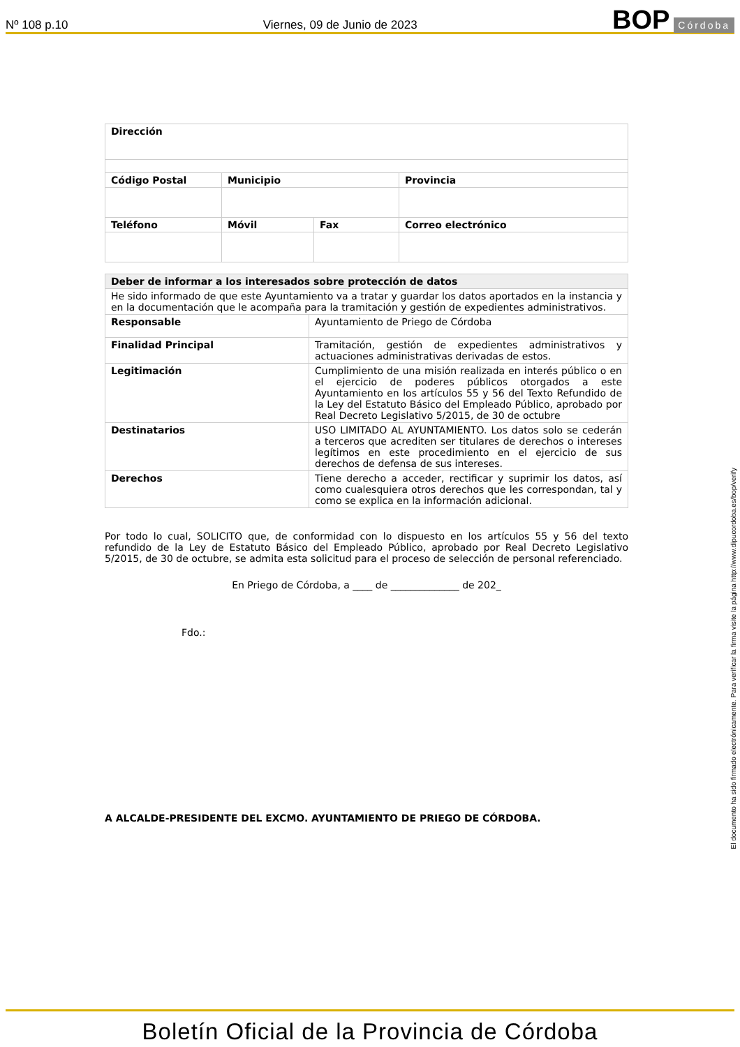Nº 108 p.10 Viernes, 09 de Junio de 2023 BOP Córdoba
| Dirección | | | |
| Código Postal | Municipio | | Provincia |
| Teléfono | Móvil | Fax | Correo electrónico |
| Deber de informar a los interesados sobre protección de datos | |
| He sido informado de que este Ayuntamiento va a tratar y guardar los datos aportados en la instancia y en la documentación que le acompaña para la tramitación y gestión de expedientes administrativos. | |
| Responsable | Ayuntamiento de Priego de Córdoba |
| Finalidad Principal | Tramitación, gestión de expedientes administrativos y actuaciones administrativas derivadas de estos. |
| Legitimación | Cumplimiento de una misión realizada en interés público o en el ejercicio de poderes públicos otorgados a este Ayuntamiento en los artículos 55 y 56 del Texto Refundido de la Ley del Estatuto Básico del Empleado Público, aprobado por Real Decreto Legislativo 5/2015, de 30 de octubre |
| Destinatarios | USO LIMITADO AL AYUNTAMIENTO. Los datos solo se cederán a terceros que acrediten ser titulares de derechos o intereses legítimos en este procedimiento en el ejercicio de sus derechos de defensa de sus intereses. |
| Derechos | Tiene derecho a acceder, rectificar y suprimir los datos, así como cualesquiera otros derechos que les correspondan, tal y como se explica en la información adicional. |
Por todo lo cual, SOLICITO que, de conformidad con lo dispuesto en los artículos 55 y 56 del texto refundido de la Ley de Estatuto Básico del Empleado Público, aprobado por Real Decreto Legislativo 5/2015, de 30 de octubre, se admita esta solicitud para el proceso de selección de personal referenciado.
En Priego de Córdoba, a ____ de ______________ de 202_
Fdo.:
A ALCALDE-PRESIDENTE DEL EXCMO. AYUNTAMIENTO DE PRIEGO DE CÓRDOBA.
El documento ha sido firmado electrónicamente. Para verificar la firma visite la página http://www.dipucordoba.es/bop/verify
Boletín Oficial de la Provincia de Córdoba